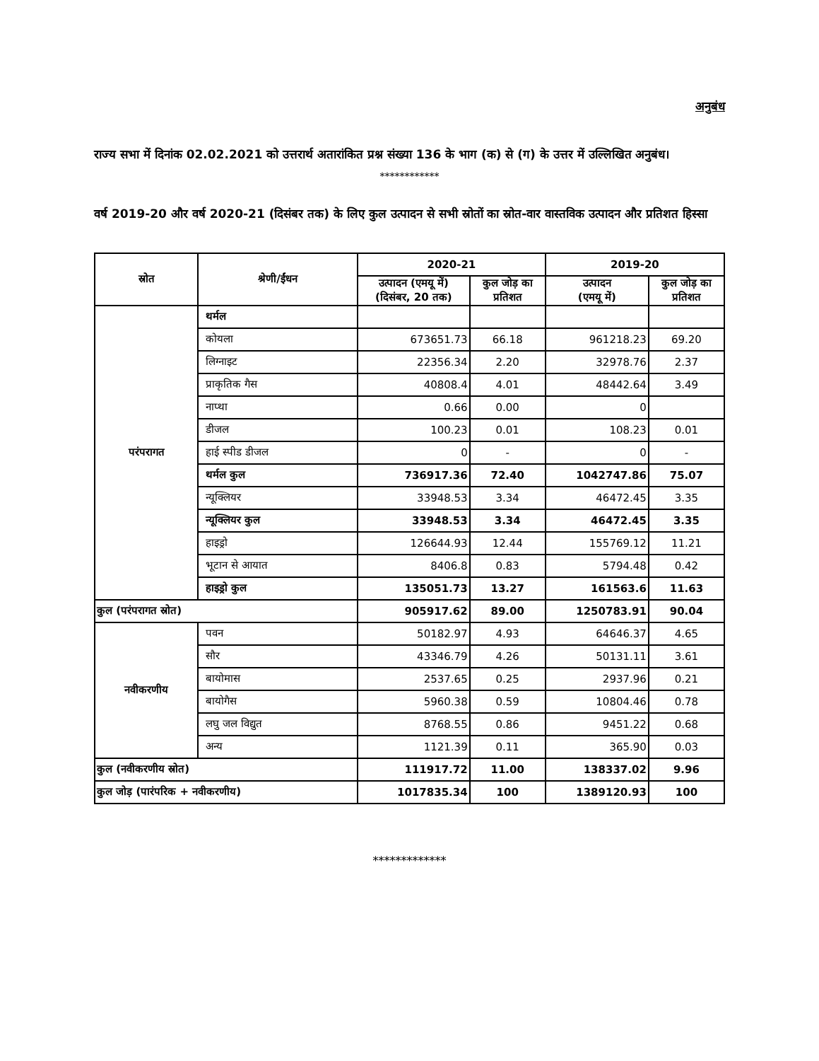अनुबंध
राज्य सभा में दिनांक 02.02.2021 को उत्तरार्थ अतारांकित प्रश्न संख्या 136 के भाग (क) से (ग) के उत्तर में उल्लिखित अनुबंध।
************
वर्ष 2019-20 और वर्ष 2020-21 (दिसंबर तक) के लिए कुल उत्पादन से सभी स्रोतों का स्रोत-वार वास्तविक उत्पादन और प्रतिशत हिस्सा
| स्रोत | श्रेणी/ईंधन | 2020-21 | | 2019-20 | |
| --- | --- | --- | --- | --- | --- |
| | | उत्पादन (एमयू में) (दिसंबर, 20 तक) | कुल जोड़ का प्रतिशत | उत्पादन (एमयू में) | कुल जोड़ का प्रतिशत |
| परंपरागत | थर्मल | | | | |
| | कोयला | 673651.73 | 66.18 | 961218.23 | 69.20 |
| | लिग्नाइट | 22356.34 | 2.20 | 32978.76 | 2.37 |
| | प्राकृतिक गैस | 40808.4 | 4.01 | 48442.64 | 3.49 |
| | नाप्था | 0.66 | 0.00 | 0 | |
| | डीजल | 100.23 | 0.01 | 108.23 | 0.01 |
| | हाई स्पीड डीजल | 0 | - | 0 | - |
| | थर्मल कुल | 736917.36 | 72.40 | 1042747.86 | 75.07 |
| | न्यूक्लियर | 33948.53 | 3.34 | 46472.45 | 3.35 |
| | न्यूक्लियर कुल | 33948.53 | 3.34 | 46472.45 | 3.35 |
| | हाइड्रो | 126644.93 | 12.44 | 155769.12 | 11.21 |
| | भूटान से आयात | 8406.8 | 0.83 | 5794.48 | 0.42 |
| | हाइड्रो कुल | 135051.73 | 13.27 | 161563.6 | 11.63 |
| कुल (परंपरागत स्रोत) | | 905917.62 | 89.00 | 1250783.91 | 90.04 |
| नवीकरणीय | पवन | 50182.97 | 4.93 | 64646.37 | 4.65 |
| | सौर | 43346.79 | 4.26 | 50131.11 | 3.61 |
| | बायोमास | 2537.65 | 0.25 | 2937.96 | 0.21 |
| | बायोगैस | 5960.38 | 0.59 | 10804.46 | 0.78 |
| | लघु जल विद्युत | 8768.55 | 0.86 | 9451.22 | 0.68 |
| | अन्य | 1121.39 | 0.11 | 365.90 | 0.03 |
| कुल (नवीकरणीय स्रोत) | | 111917.72 | 11.00 | 138337.02 | 9.96 |
| कुल जोड़ (पारंपरिक + नवीकरणीय) | | 1017835.34 | 100 | 1389120.93 | 100 |
*************